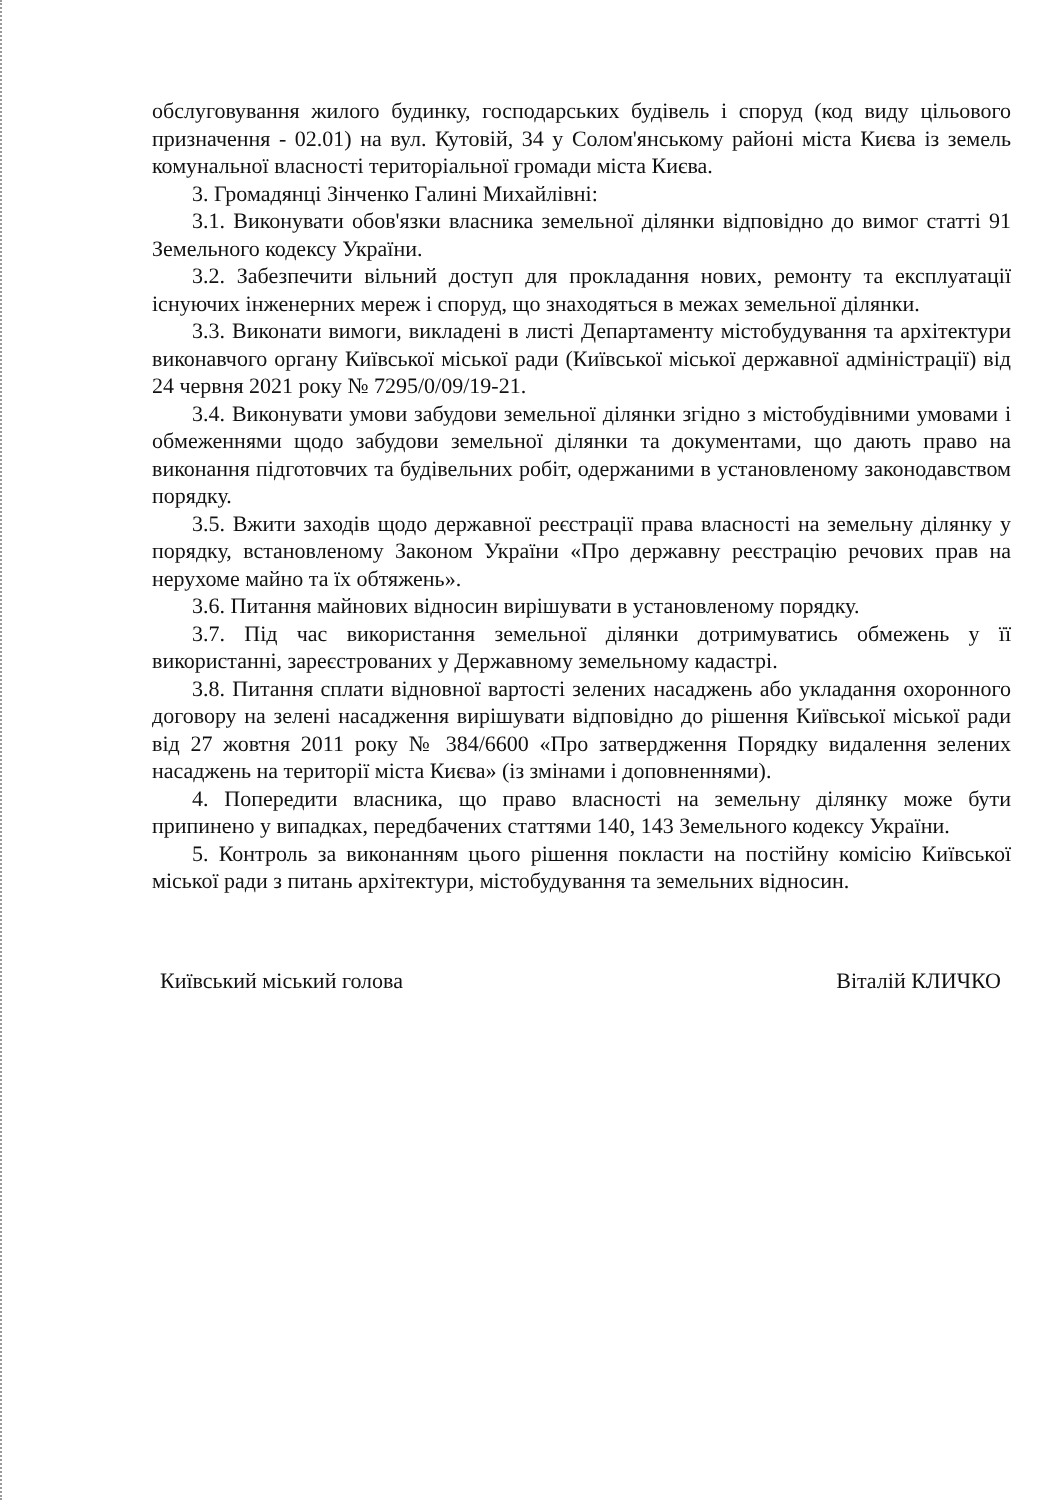обслуговування жилого будинку, господарських будівель і споруд (код виду цільового призначення - 02.01) на вул. Кутовій, 34 у Солом'янському районі міста Києва із земель комунальної власності територіальної громади міста Києва.
3. Громадянці Зінченко Галині Михайлівні:
3.1. Виконувати обов'язки власника земельної ділянки відповідно до вимог статті 91 Земельного кодексу України.
3.2. Забезпечити вільний доступ для прокладання нових, ремонту та експлуатації існуючих інженерних мереж і споруд, що знаходяться в межах земельної ділянки.
3.3. Виконати вимоги, викладені в листі Департаменту містобудування та архітектури виконавчого органу Київської міської ради (Київської міської державної адміністрації) від 24 червня 2021 року № 7295/0/09/19-21.
3.4. Виконувати умови забудови земельної ділянки згідно з містобудівними умовами і обмеженнями щодо забудови земельної ділянки та документами, що дають право на виконання підготовчих та будівельних робіт, одержаними в установленому законодавством порядку.
3.5. Вжити заходів щодо державної реєстрації права власності на земельну ділянку у порядку, встановленому Законом України «Про державну реєстрацію речових прав на нерухоме майно та їх обтяжень».
3.6. Питання майнових відносин вирішувати в установленому порядку.
3.7. Під час використання земельної ділянки дотримуватись обмежень у її використанні, зареєстрованих у Державному земельному кадастрі.
3.8. Питання сплати відновної вартості зелених насаджень або укладання охоронного договору на зелені насадження вирішувати відповідно до рішення Київської міської ради від 27 жовтня 2011 року № 384/6600 «Про затвердження Порядку видалення зелених насаджень на території міста Києва» (із змінами і доповненнями).
4. Попередити власника, що право власності на земельну ділянку може бути припинено у випадках, передбачених статтями 140, 143 Земельного кодексу України.
5. Контроль за виконанням цього рішення покласти на постійну комісію Київської міської ради з питань архітектури, містобудування та земельних відносин.
Київський міський голова Віталій КЛИЧКО